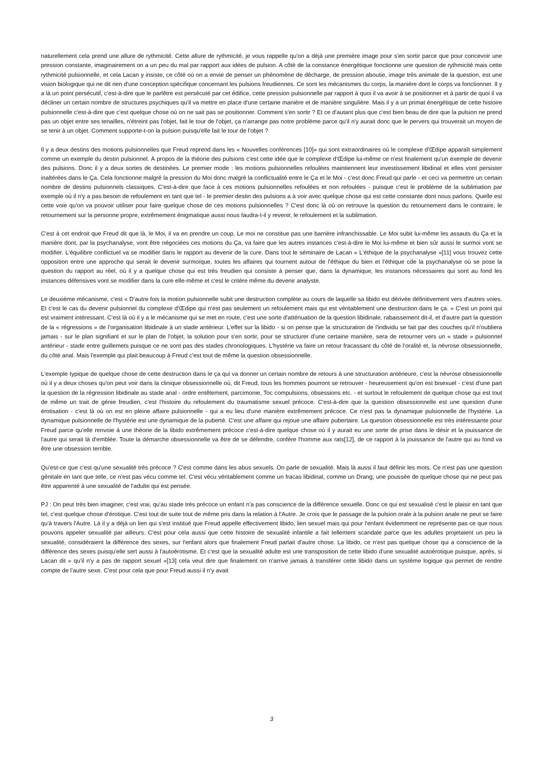naturellement cela prend une allure de rythmicité. Cette allure de rythmicité, je vous rappelle qu'on a déjà une première image pour s'en sortir parce que pour concevoir une pression constante, imaginairement on a un peu du mal par rapport aux idées de pulsion. A côté de la constance énergétique fonctionne une question de rythmicité mais cette rythmicité pulsionnelle, et cela Lacan y insiste, ce côté où on a envie de penser un phénomène de décharge, de pression aboutie, image très animale de la question, est une vision biologique qui ne dit rien d'une conception spécifique concernant les pulsions freudiennes. Ce sont les mécanismes du corps, la manière dont le corps va fonctionner. Il y a là un point persécutif, c'est-à-dire que le parlêtre est persécuté par cet édifice, cette pression pulsionnelle par rapport à quoi il va avoir à se positionner et à partir de quoi il va décliner un certain nombre de structures psychiques qu'il va mettre en place d'une certaine manière et de manière singulière. Mais il y a un primat énergétique de cette histoire pulsionnelle c'est-à-dire que c'est quelque chose où on ne sait pas se positionner. Comment s'en sortir ? Et ce d'autant plus que c'est bien beau de dire que la pulsion ne prend pas un objet entre ses tenailles, n'étreint pas l'objet, fait le tour de l'objet, ça n'arrange pas notre problème parce qu'il n'y aurait donc que le pervers qui trouverait un moyen de se tenir à un objet. Comment supporte-t-on la pulsion puisqu'elle fait le tour de l'objet ?
Il y a deux destins des motions pulsionnelles que Freud reprend dans les « Nouvelles conférences [10]» qui sont extraordinaires où le complexe d'Œdipe apparaît simplement comme un exemple du destin pulsionnel. À propos de la théorie des pulsions c'est cette idée que le complexe d'Œdipe lui-même ce n'est finalement qu'un exemple de devenir des pulsions. Donc il y a deux sortes de destinées. Le premier mode : les motions pulsionnelles refoulées maintiennent leur investissement libidinal et elles vont persister inaltérées dans le Ça. Cela fonctionne malgré la pression du Moi donc malgré la conflictualité entre le Ça et le Moi - c'est donc Freud qui parle - et ceci va permettre un certain nombre de destins pulsionnels classiques. C'est-à-dire que face à ces motions pulsionnelles refoulées et non refoulées - puisque c'est le problème de la sublimation par exemple où il n'y a pas besoin de refoulement en tant que tel - le premier destin des pulsions a à voir avec quelque chose qui est cette constante dont nous parlons. Quelle est cette voie qu'on va pouvoir utiliser pour faire quelque chose de ces motions pulsionnelles ? C'est donc là où on retrouve la question du retournement dans le contraire, le retournement sur la personne propre, extrêmement énigmatique aussi nous faudra-t-il y revenir, le refoulement et la sublimation.
C'est à cet endroit que Freud dit que là, le Moi, il va en prendre un coup. Le moi ne constitue pas une barrière infranchissable. Le Moi subit lui-même les assauts du Ça et la manière dont, par la psychanalyse, vont être négociées ces motions du Ça, va faire que les autres instances c'est-à-dire le Moi lui-même et bien sûr aussi le surmoi vont se modifier. L'équilibre conflictuel va se modifier dans le rapport au devenir de la cure. Dans tout le séminaire de Lacan « L'éthique de la psychanalyse »[11] vous trouvez cette opposition entre une approche qui serait le devenir surmoïque, toutes les affaires qui tournent autour de l'éthique du bien et l'éthique cde la psychanalyse où se pose la question du rapport au réel, où il y a quelque chose qui est très freudien qui consiste à penser que, dans la dynamique, les instances nécessaires qui sont au fond les instances défensives vont se modifier dans la cure elle-même et c'est le critère même du devenir analyste.
Le deuxième mécanisme, c'est « D'autre fois la motion pulsionnelle subit une destruction complète au cours de laquelle sa libido est dérivée définitivement vers d'autres voies. Et c'est le cas du devenir pulsionnel du complexe d'Œdipe qui n'est pas seulement un refoulement mais qui est véritablement une destruction dans le ça. » C'est un point qui est vraiment intéressant. C'est là où il y a le mécanisme qui se met en route, c'est une sorte d'atténuation de la question libidinale, rabaissement dit-il, et d'autre part la question de la « régressions » de l'organisation libidinale à un stade antérieur. L'effet sur la libido - si on pense que la structuration de l'individu se fait par des couches qu'il n'oubliera jamais - sur le plan signifiant et sur le plan de l'objet, la solution pour s'en sortir, pour se structurer d'une certaine manière, sera de retourner vers un « stade » pulsionnel antérieur - stade entre guillemets puisque ce ne sont pas des stades chronologiques. L'hystérie va faire un retour fracassant du côté de l'oralité et, la névrose obsessionnelle, du côté anal. Mais l'exemple qui plait beaucoup à Freud c'est tout de même la question obsessionnelle.
L'exemple typique de quelque chose de cette destruction dans le ça qui va donner un certain nombre de retours à une structuration antérieure, c'est la névrose obsessionnelle où il y a deux choses qu'on peut voir dans la clinique obsessionnelle où, dit Freud, tous les hommes pourront se retrouver - heureusement qu'on est bisexuel - c'est d'une part la question de la régression libidinale au stade anal - ordre entêtement, parcimonie, Toc compulsions, obsessions etc. - et surtout le refoulement de quelque chose qui est tout de même un trait de génie freudien, c'est l'histoire du refoulement du traumatisme sexuel précoce. C'est-à-dire que la question obsessionnelle est une question d'une érotisation - c'est là où on est en pleine affaire pulsionnelle - qui a eu lieu d'une manière extrêmement précoce. Ce n'est pas la dynamique pulsionnelle de l'hystérie. La dynamique pulsionnelle de l'hystérie est une dynamique de la puberté. C'est une affaire qui rejoue une affaire pubertaire. La question obsessionnelle est très intéressante pour Freud parce qu'elle renvoie à une théorie de la libido extrêmement précoce c'est-à-dire quelque chose où il y aurait eu une sorte de prise dans le désir et la jouissance de l'autre qui serait là d'emblée. Toute la démarche obsessionnelle va être de se défendre, confère l'homme aux rats[12], de ce rapport à la jouissance de l'autre qui au fond va être une obsession terrible.
Qu'est-ce que c'est qu'une sexualité très précoce ? C'est comme dans les abus sexuels. On parle de sexualité. Mais là aussi il faut définir les mots. Ce n'est pas une question génitale en tant que telle, ce n'est pas vécu comme tel. C'est vécu véritablement comme un fracas libidinal, comme un Drang, une poussée de quelque chose qui ne peut pas être apparenté à une sexualité de l'adulte qui est pensée.
PJ : On peut très bien imaginer, c'est vrai, qu'au stade très précoce un enfant n'a pas conscience de la différence sexuelle. Donc ce qui est sexualisé c'est le plaisir en tant que tel, c'est quelque chose d'érotique. C'est tout de suite tout de même pris dans la relation à l'Autre. Je crois que le passage de la pulsion orale à la pulsion anale ne peut se faire qu'à travers l'Autre. Là il y a déjà un lien qui s'est institué que Freud appelle effectivement libido, lien sexuel mais qui pour l'enfant évidemment ne représente pas ce que nous pouvons appeler sexualité par ailleurs. C'est pour cela aussi que cette histoire de sexualité infantile a fait tellement scandale parce que les adultes projetaient un peu la sexualité, considéraient la différence des sexes, sur l'enfant alors que finalement Freud parlait d'autre chose. La libido, ce n'est pas quelque chose qui a conscience de la différence des sexes puisqu'elle sert aussi à l'autoérotisme. Et c'est que la sexualité adulte est une transposition de cette libido d'une sexualité autoérotique puisque, après, si Lacan dit « qu'il n'y a pas de rapport sexuel »[13] cela veut dire que finalement on n'arrive jamais à transférer cette libido dans un système logique qui permet de rendre compte de l'autre sexe. C'est pour cela que pour Freud aussi il n'y avait
3